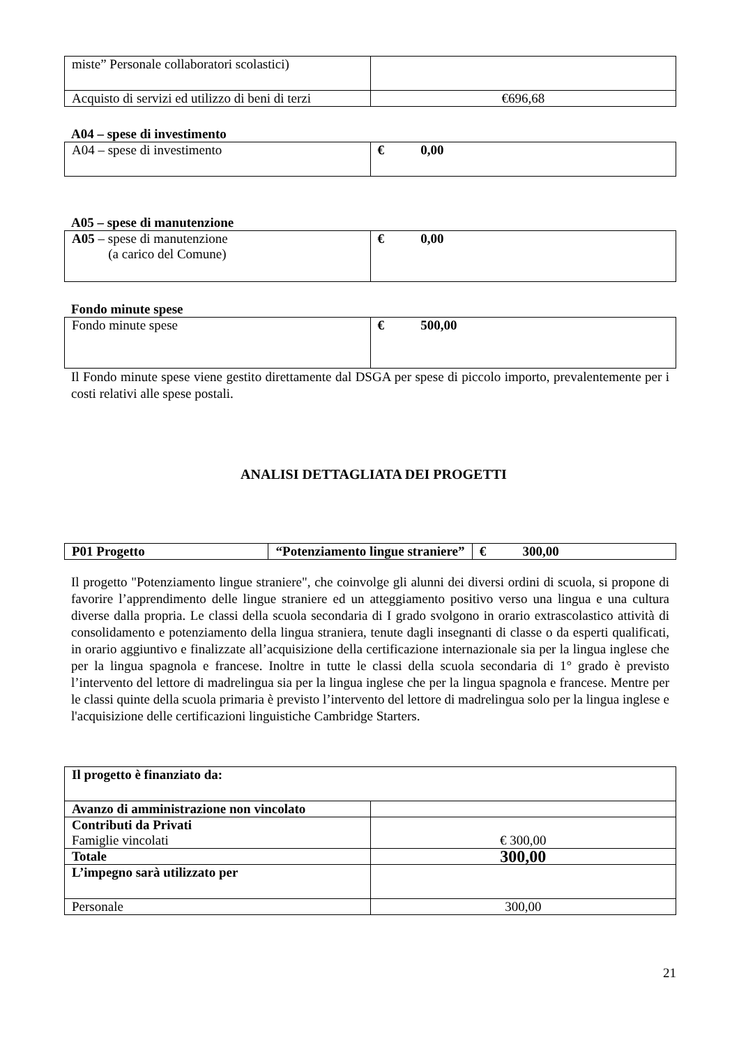| miste” Personale collaboratori scolastici) | |
| Acquisto di servizi ed utilizzo di beni di terzi | €696,68 |
A04 – spese di investimento
| A04 – spese di investimento | € 0,00 |
A05 – spese di manutenzione
| A05 – spese di manutenzione (a carico del Comune) | € 0,00 |
Fondo minute spese
| Fondo minute spese | € 500,00 |
Il Fondo minute spese viene gestito direttamente dal DSGA per spese di piccolo importo, prevalentemente per i costi relativi alle spese postali.
ANALISI DETTAGLIATA DEI PROGETTI
| P01 Progetto | “Potenziamento lingue straniere” | € 300,00 |
Il progetto "Potenziamento lingue straniere", che coinvolge gli alunni dei diversi ordini di scuola, si propone di favorire l’apprendimento delle lingue straniere ed un atteggiamento positivo verso una lingua e una cultura diverse dalla propria. Le classi della scuola secondaria di I grado svolgono in orario extrascolastico attività di consolidamento e potenziamento della lingua straniera, tenute dagli insegnanti di classe o da esperti qualificati, in orario aggiuntivo e finalizzate all’acquisizione della certificazione internazionale sia per la lingua inglese che per la lingua spagnola e francese. Inoltre in tutte le classi della scuola secondaria di 1° grado è previsto l’intervento del lettore di madrelingua sia per la lingua inglese che per la lingua spagnola e francese. Mentre per le classi quinte della scuola primaria è previsto l’intervento del lettore di madrelingua solo per la lingua inglese e l'acquisizione delle certificazioni linguistiche Cambridge Starters.
| Il progetto è finanziato da: | |
| Avanzo di amministrazione non vincolato | |
| Contributi da Privati Famiglie vincolati | € 300,00 |
| Totale | 300,00 |
| L’impegno sarà utilizzato per | |
| Personale | 300,00 |
21